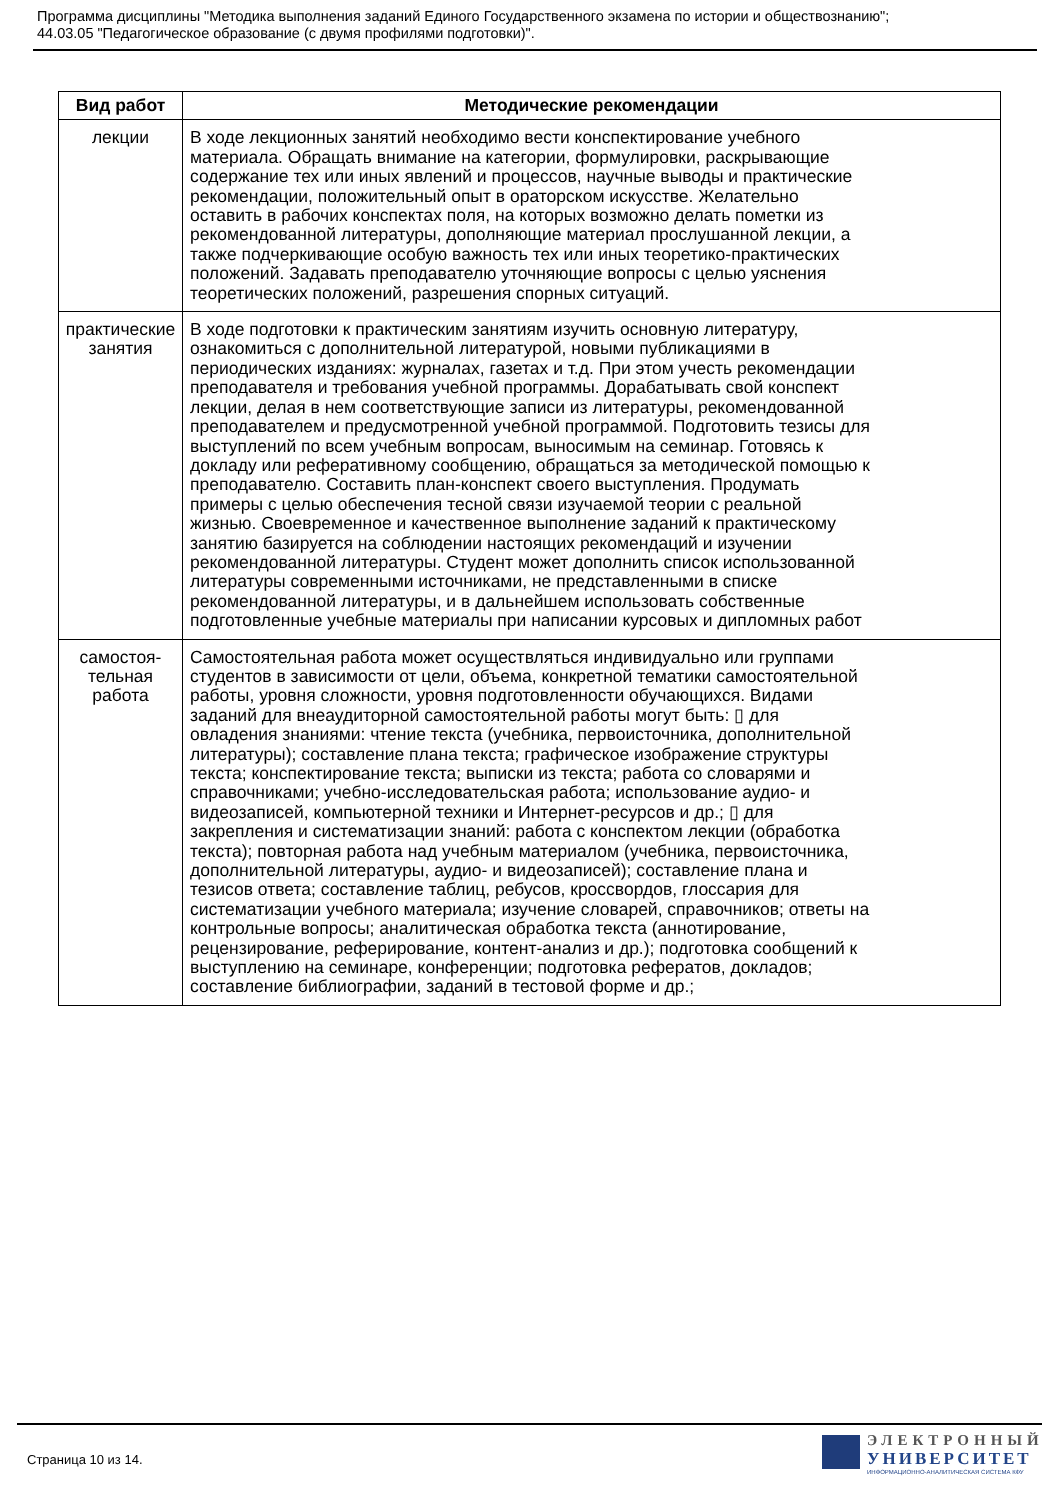Программа дисциплины "Методика выполнения заданий Единого Государственного экзамена по истории и обществознанию";
44.03.05 "Педагогическое образование (с двумя профилями подготовки)".
| Вид работ | Методические рекомендации |
| --- | --- |
| лекции | В ходе лекционных занятий необходимо вести конспектирование учебного материала. Обращать внимание на категории, формулировки, раскрывающие содержание тех или иных явлений и процессов, научные выводы и практические рекомендации, положительный опыт в ораторском искусстве. Желательно оставить в рабочих конспектах поля, на которых возможно делать пометки из рекомендованной литературы, дополняющие материал прослушанной лекции, а также подчеркивающие особую важность тех или иных теоретико-практических положений. Задавать преподавателю уточняющие вопросы с целью уяснения теоретических положений, разрешения спорных ситуаций. |
| практические занятия | В ходе подготовки к практическим занятиям изучить основную литературу, ознакомиться с дополнительной литературой, новыми публикациями в периодических изданиях: журналах, газетах и т.д. При этом учесть рекомендации преподавателя и требования учебной программы. Дорабатывать свой конспект лекции, делая в нем соответствующие записи из литературы, рекомендованной преподавателем и предусмотренной учебной программой. Подготовить тезисы для выступлений по всем учебным вопросам, выносимым на семинар. Готовясь к докладу или реферативному сообщению, обращаться за методической помощью к преподавателю. Составить план-конспект своего выступления. Продумать примеры с целью обеспечения тесной связи изучаемой теории с реальной жизнью. Своевременное и качественное выполнение заданий к практическому занятию базируется на соблюдении настоящих рекомендаций и изучении рекомендованной литературы. Студент может дополнить список использованной литературы современными источниками, не представленными в списке рекомендованной литературы, и в дальнейшем использовать собственные подготовленные учебные материалы при написании курсовых и дипломных работ |
| самостоя- тельная работа | Самостоятельная работа может осуществляться индивидуально или группами студентов в зависимости от цели, объема, конкретной тематики самостоятельной работы, уровня сложности, уровня подготовленности обучающихся. Видами заданий для внеаудиторной самостоятельной работы могут быть: ▯ для овладения знаниями: чтение текста (учебника, первоисточника, дополнительной литературы); составление плана текста; графическое изображение структуры текста; конспектирование текста; выписки из текста; работа со словарями и справочниками; учебно-исследовательская работа; использование аудио- и видеозаписей, компьютерной техники и Интернет-ресурсов и др.; ▯ для закрепления и систематизации знаний: работа с конспектом лекции (обработка текста); повторная работа над учебным материалом (учебника, первоисточника, дополнительной литературы, аудио- и видеозаписей); составление плана и тезисов ответа; составление таблиц, ребусов, кроссвордов, глоссария для систематизации учебного материала; изучение словарей, справочников; ответы на контрольные вопросы; аналитическая обработка текста (аннотирование, рецензирование, реферирование, контент-анализ и др.); подготовка сообщений к выступлению на семинаре, конференции; подготовка рефератов, докладов; составление библиографии, заданий в тестовой форме и др.; |
Страница 10 из 14.
ЭЛЕКТРОННЫЙ
УНИВЕРСИТЕТ
ИНФОРМАЦИОННО-АНАЛИТИЧЕСКАЯ СИСТЕМА КФУ